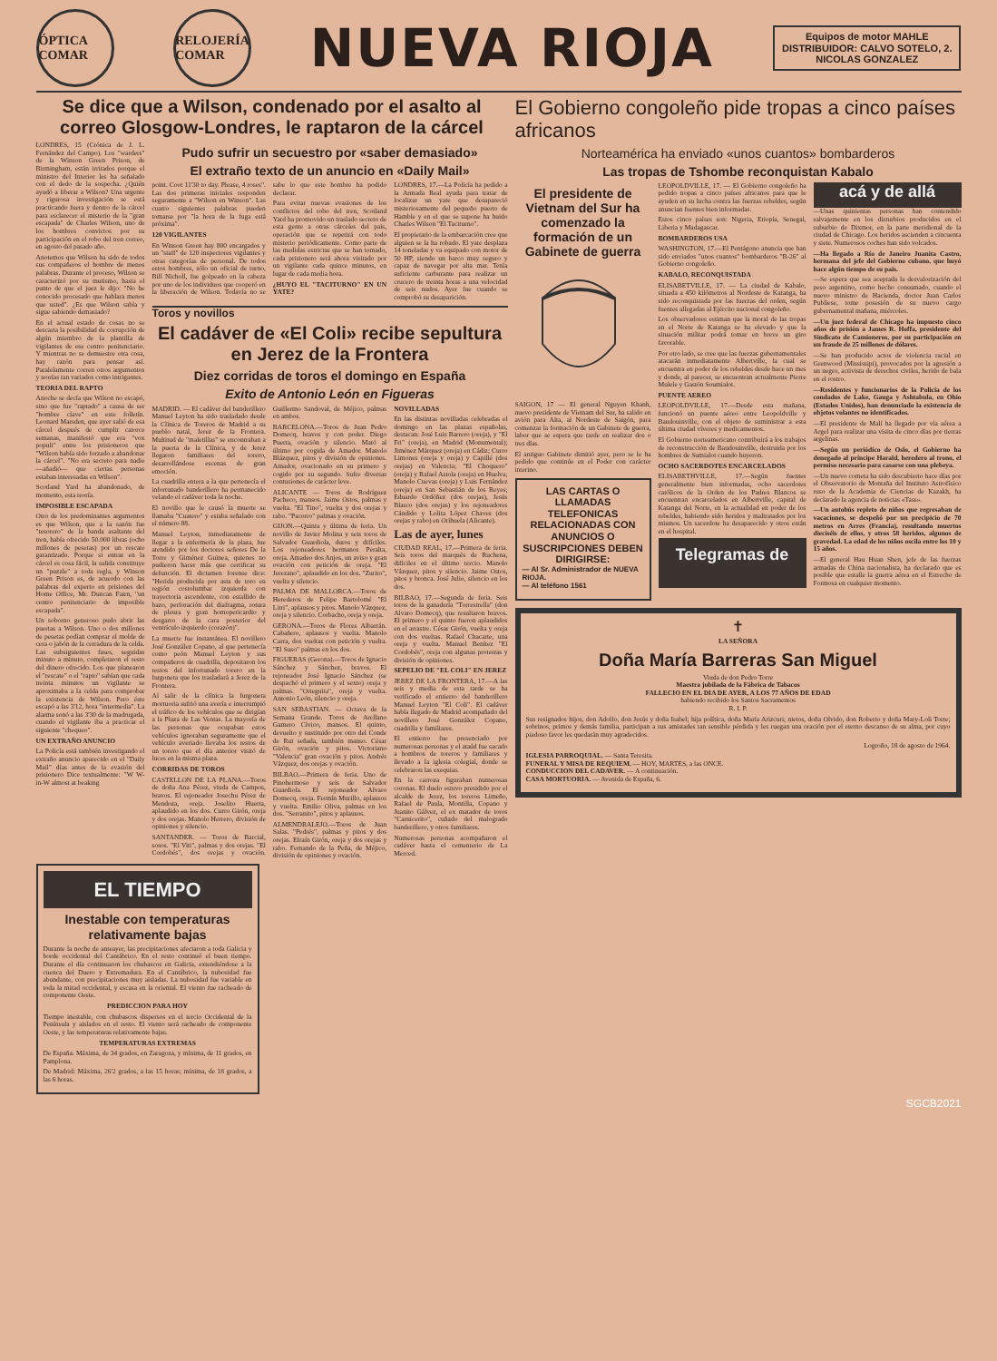ÓPTICA COMAR
RELOJERÍA COMAR
NUEVA RIOJA
Equipos de motor MAHLE
DISTRIBUIDOR: CALVO SOTELO, 2.
NICOLAS GONZALEZ
Se dice que a Wilson, condenado por el asalto al correo Glosgow-Londres, le raptaron de la cárcel
LONDRES, 15 (Crónica de J. L. Fernández del Campo). Los "warders" de la Winson Green Prison, de Birmingham, están irritados porque el ministro del Interior les ha señalado con el dedo de la sospecha. ¿Quién ayudó a liberar a Wilson? Una urgente y rigurosa investigación se está practicando fuera y dentro de la cárcel para esclarecer el misterio de la "gran escapada" de Charles Wilson, uno de los hombres convictos por su participación en el robo del tren correo, en agosto del pasado año.
Anotemos que Wilson ha sido de todos sus compañeros el hombre de menos palabras. Durante el proceso, Wilson se caracterizó por su mutismo, hasta el punto de que el juez le dijo: "No he conocido procesado que hablara menos que usted". ¿Es que Wilson sabía y sigue sabiendo demasiado?
En el actual estado de cosas no se descarta la posibilidad de corrupción de algún miembro de la plantilla de vigilantes de ese centro penitenciario. Y mientras no se demuestre otra cosa, hay razón para pensar así. Paralelamente corren otros argumentos y teorías tan variados como intrigantes.
TEORIA DEL RAPTO
Anoche se decía que Wilson no escapó, sino que fue "raptado" a causa de ser "hombre clave" en este folletín. Leonard Marsden, que ayer salió de esa cárcel después de cumplir catorce semanas, manifestó que era "vox populi" entre los prisioneros que "Wilson había sido forzado a abandonar la cárcel". "No era secreto para nadie —añadió— que ciertas personas estaban interesadas en Wilson".
Scotland Yard ha abandonado, de momento, esta teoría.
IMPOSIBLE ESCAPADA
Otro de los predominantes argumentos es que Wilson, que a la sazón fue "tesorero" de la banda asaltante del tren, había ofrecido 50.000 libras (ocho millones de pesetas) por un rescate garantizado. Porque si entrar en la cárcel es cosa fácil, la salida constituye un "puzzle" a toda regla, y Winson Green Prison es, de acuerdo con las palabras del experto en prisiones del Home Office, Mr. Duncan Fairn, "un centro penitenciario de imposible escapada".
Un soborno generoso pudo abrir las puertas a Wilson. Uno o dos millones de pesetas podían comprar el molde de cera o jabón de la cerradura de la celda. Las subsiguientes fases, seguidas minuto a minuto, completaron el resto del dinero ofrecido. Los que planearon el "rescate" o el "rapto" sabían que cada treinta minutos un vigilante se aproximaba a la celda para comprobar la existencia de Wilson. Pero éste escapó a las 3'12, hora "intermedia". La alarma sonó a las 3'30 de la madrugada, cuando el vigilante iba a practicar el siguiente "chequeo".
UN EXTRAÑO ANUNCIO
La Policía está también investigando el extraño anuncio aparecido en el "Daily Mail" días antes de la evasión del prisionero Dice textualmente: "W W-in-W almost at beaking
Pudo sufrir un secuestro por «saber demasiado»
El extraño texto de un anuncio en «Daily Mail»
point. Coot 11'30 to day. Please, 4 roses". Las dos primeras iniciales responden seguramente a "Wilson en Winson". Las cuatro siguientes palabras pueden tomarse por "la hora de la fuga está próxima".
120 VIGILANTES
En Winson Green hay 800 encargados y un "staff" de 120 inspectores vigilantes y otras categorías de personal. De todos estos hombres, sólo un oficial de turno, Bill Nicholl, fue golpeado en la cabeza por uno de los individuos que cooperó en la liberación de Wilson. Todavía no se sabe lo que este hombre ha podido declarar.
Para evitar nuevas evasiones de los conflictos del robo del tren, Scotland Yard ha promovido un traslado secreto de esta gente a otras cárceles del país, operación que se repetirá con todo misterio periódicamente. Como parte de las medidas estrictas que se han tomado, cada prisionero será ahora visitado por un vigilante cada quince minutos, en lugar de cada media hora.
¿HUYO EL "TACITURNO" EN UN YATE?
LONDRES, 17.—La Policía ha pedido a la Armada Real ayuda para tratar de localizar un yate que desapareció misteriosamente del pequeño puerto de Hamble y en el que se supone ha huido Charles Wilson "El Taciturno".
El propietario de la embarcación cree que alguien se la ha robado. El yate desplaza 14 toneladas y va equipado con motor de 50 HP, siendo un barco muy seguro y capaz de navegar por alta mar. Tenía suficiente carburante para realizar un crucero de treinta horas a una velocidad de seis nudos. Ayer fue cuando se comprobó su desaparición.
Toros y novillos
El cadáver de «El Coli» recibe sepultura en Jerez de la Frontera
Diez corridas de toros el domingo en España
Exito de Antonio León en Figueras
MADRID. — El cadáver del banderillero Manuel Leyton ha sido trasladado desde la Clínica de Toreros de Madrid a su pueblo natal, Jerez de la Frontera. Multitud de "maletillas" se encontraban a la puerta de la Clínica, y de Jerez llegaron familiares del torero, desarrollándose escenas de gran emoción.
La cuadrilla entera a la que pertenecía el infortunado banderillero ha permanecido velando el cadáver toda la noche.
El novillo que le causó la muerte se llamaba "Cuatero" y estaba señalado con el número 88.
Manuel Leyton, inmediatamente de llegar a la enfermería de la plaza, fue atendido por los doctores señores De la Torre y Giménez Guinea, quienes no pudieron hacer más que certificar su defunción. El dictamen forense dice: "Herida producida por asta de toro en región costolumbar izquierda con trayectoria ascendente, con estallido de bazo, perforación del diafragma, rotura de pleura y gran homopericardio y desgarro de la cara posterior del ventrículo izquierdo (corazón)".
La muerte fue instantánea. El novillero José González Copano, al que pertenecía como peón Manuel Leyton y sus compañeros de cuadrilla, depositaron los restos del infortunado torero en la furgoneta que los trasladará a Jerez de la Frontera.
Al salir de la clínica la furgoneta mortuoria sufrió una avería e interrumpió el tráfico de los vehículos que se dirigían a la Plaza de Las Ventas. La mayoría de las personas que ocupaban estos vehículos ignoraban seguramente que el vehículo averiado llevaba los restos de un torero que el día anterior visitó de luces en la misma plaza.
CORRIDAS DE TOROS
CASTELLON DE LA PLANA.—Toros de doña Ana Pérez, viuda de Campos, bravos. El rejoneador Josechu Pérez de Mendoza, oreja. Joselito Huerta, aplaudido en los dos. Curro Girón, oreja y dos orejas. Manolo Herrero, división de opiniones y silencio.
SANTANDER. — Toros de Barcial, sosos. "El Viti", palmas y dos orejas. "El Cordobés", dos orejas y ovación. Guillermo Sandoval, de Méjico, palmas en ambos.
BARCELONA.—Toros de Juan Pedro Domecq, bravos y con poder. Diego Puerta, ovación y silencio. Mató al último por cogida de Amador. Manolo Blázquez, pitos y división de opiniones. Amador, ovacionado en su primero y cogido por su segundo. Sufre diversas contusiones de carácter leve.
ALICANTE — Toros de Rodríguez Pacheco, mansos. Jaime Ostos, palmas y vuelta. "El Tino", vuelta y dos orejas y rabo. "Pacorro" palmas y ovación.
GIJON.—Quinta y última de feria. Un novillo de Javier Molina y seis toros de Salvador Guardiola, duros y difíciles. Los rejoneadores hermanos Peralta, oreja. Amadeo dos Anjos, un aviso y gran ovación con petición de oreja. "El Jerezano", aplaudido en los dos. "Zurito", vuelta y silencio.
PALMA DE MALLORCA.—Toros de Herederos de Felipe Bartolomé "El Litri", aplausos y pitos. Manolo Vázquez, oreja y silencio. Corbacho, oreja y oreja.
GERONA.—Toros de Flores Albarrán. Cabañero, aplausos y vuelta. Manolo Carra, dos vueltas con petición y vuelta. "El Suso" palmas en los dos.
FIGUERAS (Gerona).—Toros de Ignacio Sánchez y Sánchez, bravos. El rejoneador José Ignacio Sánchez (se despachó el primero y el sexto) oreja y palmas. "Orteguita", oreja y vuelta. Antonio León, silencio y oreja.
SAN SEBASTIAN. — Octava de la Semana Grande. Toros de Arellano Gamero Cívico, mansos. El quinto, devuelto y sustituido por otro del Conde de Rui señada, también manso. César Girón, ovación y pitos. Victoriano "Valencia" gran ovación y pitos. Andrés Vázquez, dos orejas y ovación.
BILBAO.—Primera de feria. Uno de Pinohermoso y seis de Salvador Guardiola. El rejoneador Alvaro Domecq, oreja. Fermín Murillo, aplausos y vuelta. Emilio Oliva, palmas en los dos. "Serranito", pitos y aplausos.
ALMENDRALEJO.—Toros de Juan Salas. "Pedrés", palmas y pitos y dos orejas. Efraín Girón, oreja y dos orejas y rabo. Fernando de la Peña, de Méjico, división de opiniones y ovación.
NOVILLADAS
En las distintas novilladas celebradas el domingo en las plazas españolas, destacan: José Luis Barrero (oreja), y "El Fri" (oreja), en Madrid (Monumental); Jiménez Márquez (oreja) en Cádiz; Curro Limones (oreja y oreja) y Capillé (dos orejas) en Valencia; "El Choquero" (oreja) y Rafael Astola (oreja) en Huelva; Manolo Cuevas (oreja) y Luis Fernández (oreja) en San Sebastián de los Reyes; Eduardo Ordóñez (dos orejas), Jesús Blasco (dos orejas) y los rejoneadores Cándido y Lolita López Chaves (dos orejas y rabo) en Orihuela (Alicante).
Las de ayer, lunes
CIUDAD REAL, 17.—Primera de feria. Seis toros del marqués de Ruchena, difíciles en el último tercio. Manolo Vázquez, pitos y silencio. Jaime Ostos, pitos y bronca. José Julio, silencio en los dos.
BILBAO, 17.—Segunda de feria. Seis toros de la ganadería "Torrestrella" (don Alvaro Domecq), que resultaron bravos. El primero y el quinto fueron aplaudidos en el arrastre. César Girón, vuelta y oreja con dos vueltas. Rafael Chacarte, una oreja y vuelta. Manuel Benítez "El Cordobés", oreja con algunas protestas y división de opiniones.
SEPELIO DE "EL COLI" EN JEREZ
JEREZ DE LA FRONTERA, 17.—A las seis y media de esta tarde se ha verificado el entierro del banderillero Manuel Leyton "El Coli". El cadáver había llegado de Madrid acompañado del novillero José González Copano, cuadrilla y familiares.
El entierro fue presenciado por numerosas personas y el ataúd fue sacado a hombros de toreros y familiares y llevado a la iglesia colegial, donde se celebraron las exequias.
En la carroza figuraban numerosas coronas. El duelo estuvo presidido por el alcalde de Jerez, los toreros Limeño, Rafael de Paula, Montilla, Copano y Juanito Gálvez, el ex matador de toros "Carnicerito", cuñado del malogrado banderillero, y otros familiares.
Numerosas personas acompañaron el cadáver hasta el cementerio de La Merced.
EL TIEMPO
Inestable con temperaturas relativamente bajas
Durante la noche de anteayer, las precipitaciones afectaron a toda Galicia y borde occidental del Cantábrico. En el resto continuó el buen tiempo. Durante el día continuaron los chubascos en Galicia, extendiéndose a la cuenca del Duero y Extremadura. En el Cantábrico, la nubosidad fue abundante, con precipitaciones muy aisladas. La nubosidad fue variable en toda la mitad occidental, y escasa en la oriental. El viento fue racheado de componente Oeste.
PREDICCION PARA HOY
Tiempo inestable, con chubascos dispersos en el tercio Occidental de la Península y aislados en el resto. El viento será racheado de componente Oeste, y las temperaturas relativamente bajas.
TEMPERATURAS EXTREMAS
De España: Máxima, de 34 grados, en Zaragoza, y mínima, de 11 grados, en Pamplona.
De Madrid: Máxima, 26'2 grados, a las 15 horas; mínima, de 18 grados, a las 6 horas.
El Gobierno congoleño pide tropas a cinco países africanos
Norteamérica ha enviado «unos cuantos» bombarderos
Las tropas de Tshombe reconquistan Kabalo
El presidente de Vietnam del Sur ha comenzado la formación de un Gabinete de guerra
SAIGON, 17 — El general Nguyen Khanh, nuevo presidente de Vietnam del Sur, ha salido en avión para Alta, al Nordeste de Saigón, para comenzar la formación de un Gabinete de guerra, labor que se espera que tarde en realizar dos o tres días.
El antiguo Gabinete dimitió ayer, pero se le ha pedido que continúe en el Poder con carácter interino.
LAS CARTAS O LLAMADAS TELEFONICAS RELACIONADAS CON ANUNCIOS O SUSCRIPCIONES DEBEN DIRIGIRSE:
— Al Sr. Administrador de NUEVA RIOJA.
— Al teléfono 1561
LEOPOLDVILLE, 17. — El Gobierno congoleño ha pedido tropas a cinco países africanos para que le ayuden en su lucha contra las fuerzas rebeldes, según anuncian fuentes bien informadas.
Estos cinco países son: Nigeria, Etiopía, Senegal, Liberia y Madagascar.
BOMBARDEROS USA
WASHINGTON, 17.—El Pentágono anuncia que han sido enviados "unos cuantos" bombarderos "B-26" al Gobierno congoleño.
KABALO, RECONQUISTADA
ELISABETVILLE, 17. — La ciudad de Kabalo, situada a 450 kilómetros al Nordeste de Katanga, ha sido reconquistada por las fuerzas del orden, según fuentes allegadas al Ejército nacional congoleño.
Los observadores estiman que la moral de las tropas en el Norte de Katanga se ha elevado y que la situación militar podrá tomar en breve un giro favorable.
Por otro lado, se cree que las fuerzas gubernamentales atacarán inmediatamente Albertville, la cual se encuentra en poder de los rebeldes desde hace un mes y donde, al parecer, se encuentran actualmente Pierre Mulele y Gastón Soumialot.
PUENTE AEREO
LEOPOLDVILLE, 17.—Desde esta mañana, funcionó un puente aéreo entre Leopoldville y Baudouinville, con el objeto de suministrar a esta última ciudad víveres y medicamentos.
El Gobierno norteamericano contribuirá a los trabajos de reconstrucción de Baudouinville, destruida por los hombres de Sumialot cuando huyeron.
OCHO SACERDOTES ENCARCELADOS
ELISABETHVILLE, 17.—Según fuentes generalmente bien informadas, ocho sacerdotes católicos de la Orden de los Padres Blancos se encuentran encarcelados en Albertville, capital de Katanga del Norte, en la actualidad en poder de los rebeldes, habiendo sido heridos y maltratados por los mismos. Un sacerdote ha desaparecido y otros están en el hospital.
Telegramas de acá y de allá
—Unas quinientas personas han contendido salvajemente en los disturbios producidos en el suburbio de Dixmor, en la parte meridional de la ciudad de Chicago. Los heridos ascienden a cincuenta y siete. Numerosos coches han sido volcados.
—Ha llegado a Río de Janeiro Juanita Castro, hermana del jefe del Gobierno cubano, que huyó hace algún tiempo de su país.
—Se espera que sea aceptada la desvalorización del peso argentino, como hecho consumado, cuando el nuevo ministro de Hacienda, doctor Juan Carlos Publiese, tome posesión de su nuevo cargo gubernamental mañana, miércoles.
—Un juez federal de Chicago ha impuesto cinco años de prisión a James R. Hoffa, presidente del Sindicato de Camioneros, por su participación en un fraude de 25 millones de dólares.
—Se han producido actos de violencia racial en Grenwood (Mississipi), provocados por la agresión a un negro, activista de derechos civiles, herido de bala en el rostro.
—Residentes y funcionarios de la Policía de los condados de Lake, Gauga y Ashtabula, en Ohio (Estados Unidos), han denunciado la existencia de objetos volantes no identificados.
—El presidente de Malí ha llegado por vía aérea a Argel para realizar una visita de cinco días por tierras argelinas.
—Según un periódico de Oslo, el Gobierno ha denegado al príncipe Harald, heredero al trono, el permiso necesario para casarse con una plebeya.
—Un nuevo cometa ha sido descubierto hace días por el Observatorio de Montaña del Instituto Astrofísico ruso de la Academia de Ciencias de Kazakh, ha declarado la agencia de noticias «Tass».
—Un autobús repleto de niños que regresaban de vacaciones, se despeñó por un precipicio de 70 metros en Arres (Francia), resultando muertos dieciséis de ellos, y otros 58 heridos, algunos de gravedad. La edad de los niños oscila entre los 10 y 15 años.
—El general Hau Huan Shen, jefe de las fuerzas armadas de China nacionalista, ha declarado que es posible que estalle la guerra aérea en el Estrecho de Formosa en cualquier momento.
✝
LA SEÑORA
Doña María Barreras San Miguel
Viuda de don Pedro Torre
Maestra jubilada de la Fábrica de Tabacos
FALLECIO EN EL DIA DE AYER, A LOS 77 AÑOS DE EDAD
habiendo recibido los Santos Sacramentos
R. I. P.
Sus resignados hijos, don Adolfo, don Jesús y doña Isabel; hija política, doña María Arizcuri; nietos, doña Olvido, don Roberto y doña Mary-Loli Torre; sobrinos, primos y demás familia, participan a sus amistades tan sensible pérdida y les ruegan una oración por el eterno descanso de su alma, por cuyo piadoso favor les quedarán muy agradecidos.
Logroño, 18 de agosto de 1964.
IGLESIA PARROQUIAL. — Santa Teresita.
FUNERAL Y MISA DE REQUIEM. — HOY, MARTES, a las ONCE.
CONDUCCION DEL CADAVER. — A continuación.
CASA MORTUORIA. — Avenida de España, 6.
SGCB2021